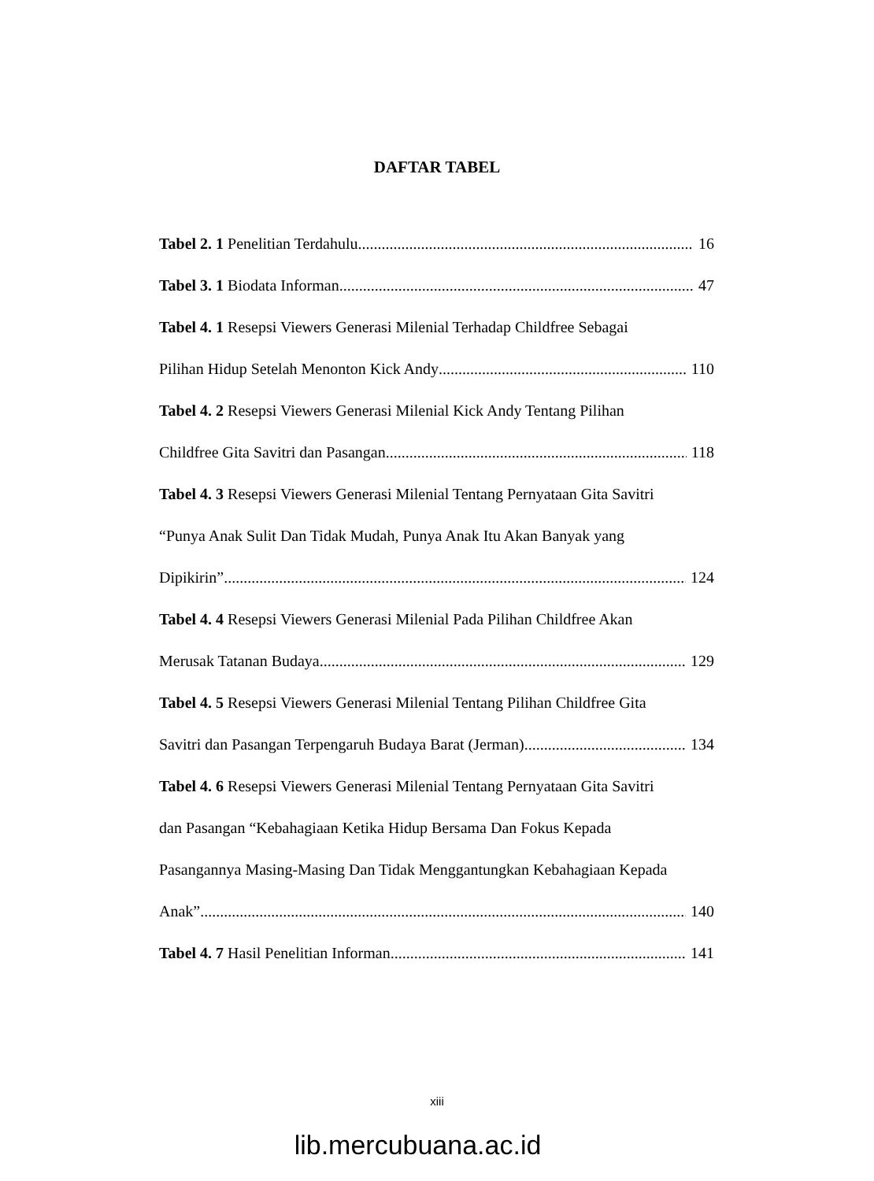DAFTAR TABEL
Tabel 2. 1 Penelitian Terdahulu 16
Tabel 3. 1 Biodata Informan 47
Tabel 4. 1 Resepsi Viewers Generasi Milenial Terhadap Childfree Sebagai
Pilihan Hidup Setelah Menonton Kick Andy 110
Tabel 4. 2 Resepsi Viewers Generasi Milenial Kick Andy Tentang Pilihan
Childfree Gita Savitri dan Pasangan 118
Tabel 4. 3 Resepsi Viewers Generasi Milenial Tentang Pernyataan Gita Savitri
“Punya Anak Sulit Dan Tidak Mudah, Punya Anak Itu Akan Banyak yang
Dipikirin” 124
Tabel 4. 4 Resepsi Viewers Generasi Milenial Pada Pilihan Childfree Akan
Merusak Tatanan Budaya 129
Tabel 4. 5 Resepsi Viewers Generasi Milenial Tentang Pilihan Childfree Gita
Savitri dan Pasangan Terpengaruh Budaya Barat (Jerman) 134
Tabel 4. 6 Resepsi Viewers Generasi Milenial Tentang Pernyataan Gita Savitri
dan Pasangan “Kebahagiaan Ketika Hidup Bersama Dan Fokus Kepada
Pasangannya Masing-Masing Dan Tidak Menggantungkan Kebahagiaan Kepada
Anak” 140
Tabel 4. 7 Hasil Penelitian Informan 141
xiii
lib.mercubuana.ac.id